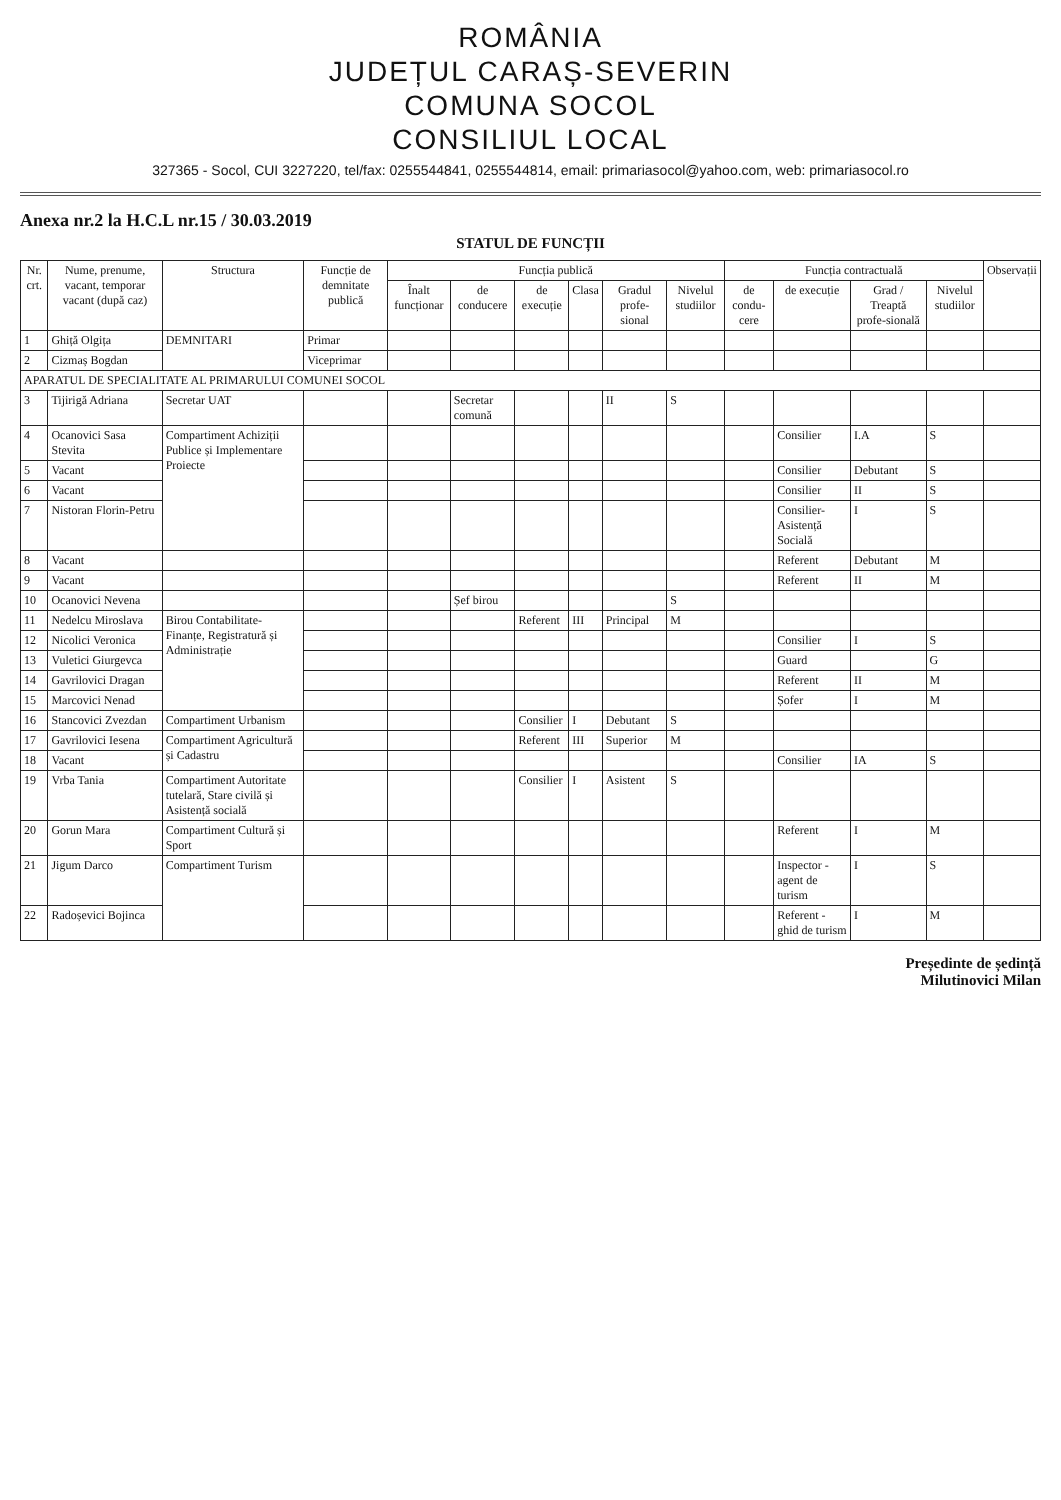ROMÂNIA
JUDEȚUL CARAȘ-SEVERIN
COMUNA SOCOL
CONSILIUL LOCAL
327365 - Socol, CUI 3227220, tel/fax: 0255544841, 0255544814, email: primariasocol@yahoo.com, web: primariasocol.ro
Anexa nr.2 la H.C.L nr.15 / 30.03.2019
STATUL DE FUNCȚII
| Nr. crt. | Nume, prenume, vacant, temporar vacant (după caz) | Structura | Funcție de demnitate publică | Funcția publică | | | | | | Funcția contractuală | | | | Observații |
| --- | --- | --- | --- | --- | --- | --- | --- | --- | --- | --- | --- | --- | --- | --- |
| | | | | Înalt funcționar | de conducere | de execuție | Clasa | Gradul profe-sional | Nivelul studiilor | de condu-cere | de execuție | Grad / Treaptă profe-sională | Nivelul studiilor | |
| 1 | Ghiță Olgița | DEMNITARI | Primar | | | | | | | | | | | |
| 2 | Cizmaș Bogdan | | Viceprimar | | | | | | | | | | | |
| APARATUL DE SPECIALITATE AL PRIMARULUI COMUNEI SOCOL | | | | | | | | | | | | | | |
| 3 | Tijirigă Adriana | Secretar UAT | | | Secretar comună | | | II | S | | | | | |
| 4 | Ocanovici Sasa Stevita | Compartiment Achiziții Publice și Implementare Proiecte | | | | | | | | | Consilier | I.A | S | |
| 5 | Vacant | | | | | | | | | | Consilier | Debutant | S | |
| 6 | Vacant | | | | | | | | | | Consilier | II | S | |
| 7 | Nistoran Florin-Petru | | | | | | | | | | Consilier-Asistență Socială | I | S | |
| 8 | Vacant | | | | | | | | | | Referent | Debutant | M | |
| 9 | Vacant | | | | | | | | | | Referent | II | M | |
| 10 | Ocanovici Nevena | | | | Șef birou | | | | S | | | | | |
| 11 | Nedelcu Miroslava | Birou Contabilitate-Finanțe, Registratură și Administrație | | | | Referent | III | Principal | M | | | | | |
| 12 | Nicolici Veronica | | | | | | | | | | Consilier | I | S | |
| 13 | Vuletici Giurgevca | | | | | | | | | | Guard | | G | |
| 14 | Gavrilovici Dragan | | | | | | | | | | Referent | II | M | |
| 15 | Marcovici Nenad | | | | | | | | | | Șofer | I | M | |
| 16 | Stancovici Zvezdan | Compartiment Urbanism | | | | Consilier | I | Debutant | S | | | | | |
| 17 | Gavrilovici Iesena | Compartiment Agricultură și Cadastru | | | | Referent | III | Superior | M | | | | | |
| 18 | Vacant | | | | | | | | | | Consilier | IA | S | |
| 19 | Vrba Tania | Compartiment Autoritate tutelară, Stare civilă și Asistență socială | | | | Consilier | I | Asistent | S | | | | | |
| 20 | Gorun Mara | Compartiment Cultură și Sport | | | | | | | | | Referent | I | M | |
| 21 | Jigum Darco | Compartiment Turism | | | | | | | | | Inspector - agent de turism | I | S | |
| 22 | Radoșevici Bojinca | | | | | | | | | | Referent - ghid de turism | I | M | |
Președinte de ședință
Milutinovici Milan